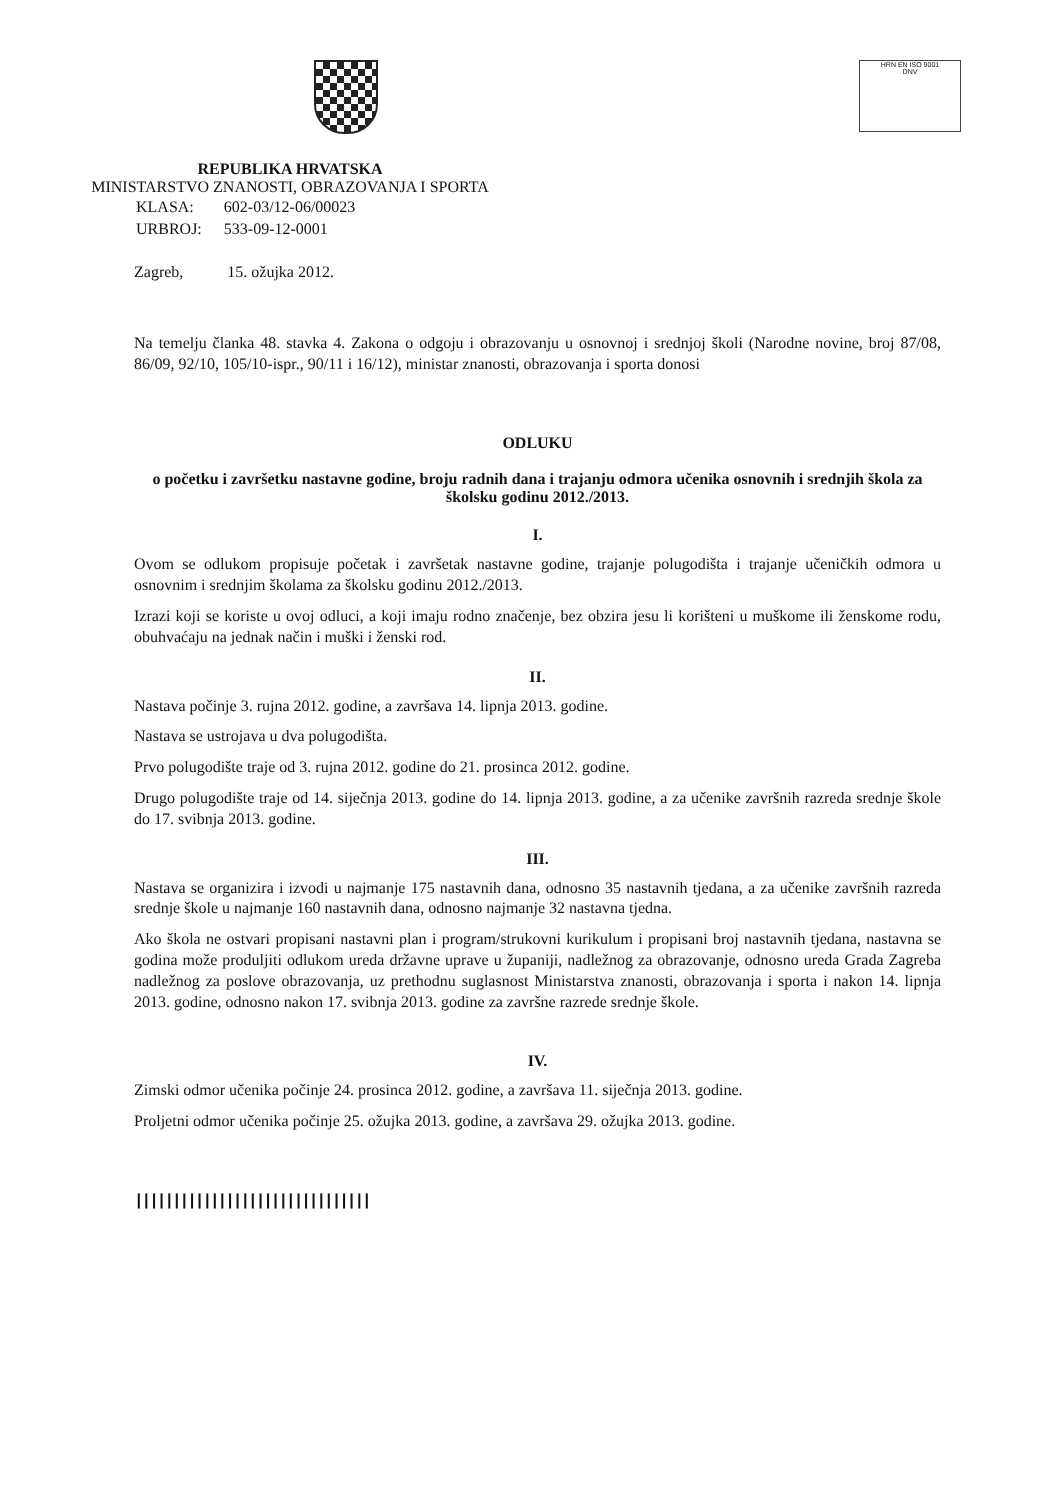HRN EN ISO 9001
DNV
REPUBLIKA HRVATSKA
MINISTARSTVO ZNANOSTI, OBRAZOVANJA I SPORTA
| KLASA: | 602-03/12-06/00023 |
| URBROJ: | 533-09-12-0001 |
Zagreb, 15. ožujka 2012.
Na temelju članka 48. stavka 4. Zakona o odgoju i obrazovanju u osnovnoj i srednjoj školi (Narodne novine, broj 87/08, 86/09, 92/10, 105/10-ispr., 90/11 i 16/12), ministar znanosti, obrazovanja i sporta donosi
ODLUKU
o početku i završetku nastavne godine, broju radnih dana i trajanju odmora učenika osnovnih i srednjih škola za školsku godinu 2012./2013.
I.
Ovom se odlukom propisuje početak i završetak nastavne godine, trajanje polugodišta i trajanje učeničkih odmora u osnovnim i srednjim školama za školsku godinu 2012./2013.
Izrazi koji se koriste u ovoj odluci, a koji imaju rodno značenje, bez obzira jesu li korišteni u muškome ili ženskome rodu, obuhvaćaju na jednak način i muški i ženski rod.
II.
Nastava počinje 3. rujna 2012. godine, a završava 14. lipnja 2013. godine.
Nastava se ustrojava u dva polugodišta.
Prvo polugodište traje od 3. rujna 2012. godine do 21. prosinca 2012. godine.
Drugo polugodište traje od 14. siječnja 2013. godine do 14. lipnja 2013. godine, a za učenike završnih razreda srednje škole do 17. svibnja 2013. godine.
III.
Nastava se organizira i izvodi u najmanje 175 nastavnih dana, odnosno 35 nastavnih tjedana, a za učenike završnih razreda srednje škole u najmanje 160 nastavnih dana, odnosno najmanje 32 nastavna tjedna.
Ako škola ne ostvari propisani nastavni plan i program/strukovni kurikulum i propisani broj nastavnih tjedana, nastavna se godina može produljiti odlukom ureda državne uprave u županiji, nadležnog za obrazovanje, odnosno ureda Grada Zagreba nadležnog za poslove obrazovanja, uz prethodnu suglasnost Ministarstva znanosti, obrazovanja i sporta i nakon 14. lipnja 2013. godine, odnosno nakon 17. svibnja 2013. godine za završne razrede srednje škole.
IV.
Zimski odmor učenika počinje 24. prosinca 2012. godine, a završava 11. siječnja 2013. godine.
Proljetni odmor učenika počinje 25. ožujka 2013. godine, a završava 29. ožujka 2013. godine.
|||||||||||||||||||||||||||||||